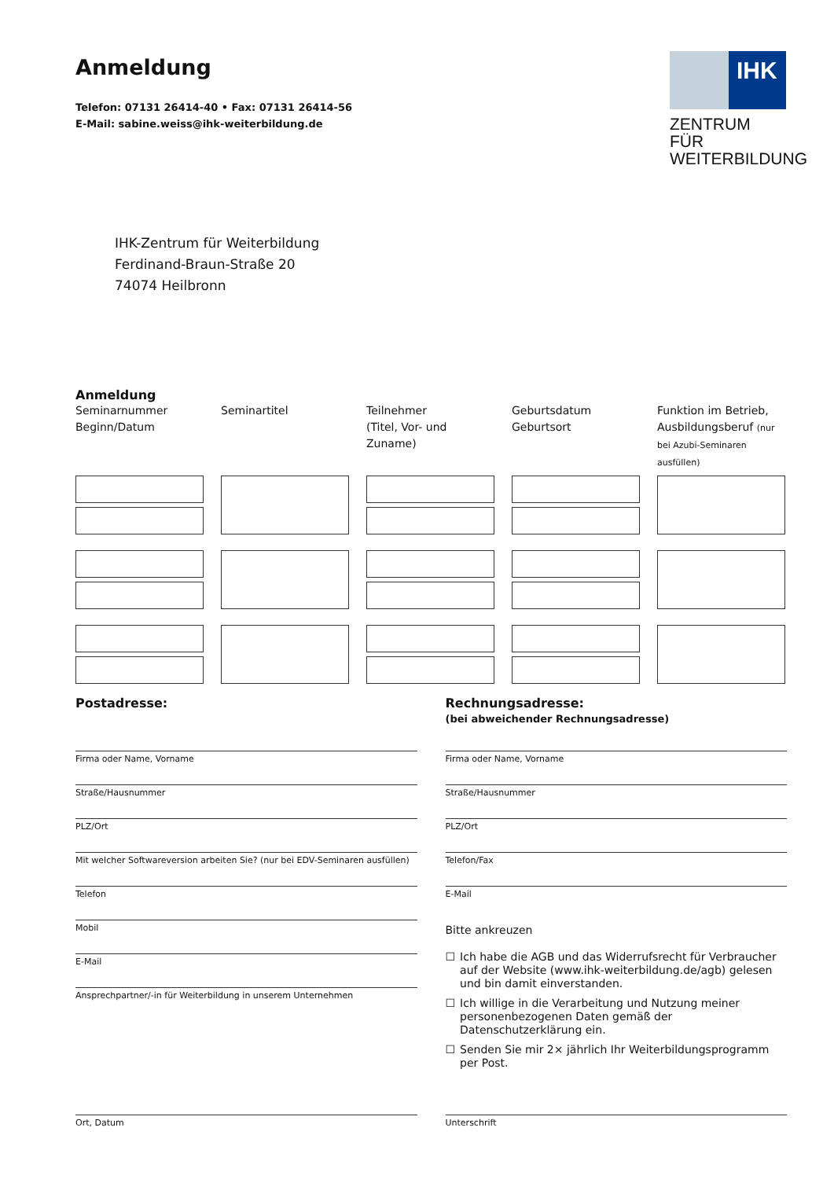Anmeldung
Telefon: 07131 26414-40 • Fax: 07131 26414-56
E-Mail: sabine.weiss@ihk-weiterbildung.de
IHK
ZENTRUM FÜR
WEITERBILDUNG
IHK-Zentrum für Weiterbildung
Ferdinand-Braun-Straße 20
74074 Heilbronn
Anmeldung
Seminarnummer
Beginn/Datum
Seminartitel
Teilnehmer
(Titel, Vor- und Zuname)
Geburtsdatum
Geburtsort
Funktion im Betrieb, Ausbildungsberuf (nur bei Azubi-Seminaren ausfüllen)
Postadresse:
Firma oder Name, Vorname
Straße/Hausnummer
PLZ/Ort
Mit welcher Softwareversion arbeiten Sie? (nur bei EDV-Seminaren ausfüllen)
Telefon
Mobil
E-Mail
Ansprechpartner/-in für Weiterbildung in unserem Unternehmen
Rechnungsadresse:
(bei abweichender Rechnungsadresse)
Firma oder Name, Vorname
Straße/Hausnummer
PLZ/Ort
Telefon/Fax
E-Mail
Bitte ankreuzen
☐ Ich habe die AGB und das Widerrufsrecht für Verbraucher auf der Website (www.ihk-weiterbildung.de/agb) gelesen und bin damit einverstanden.
☐ Ich willige in die Verarbeitung und Nutzung meiner personenbezogenen Daten gemäß der Datenschutzerklärung ein.
☐ Senden Sie mir 2× jährlich Ihr Weiterbildungsprogramm per Post.
Ort, Datum Unterschrift